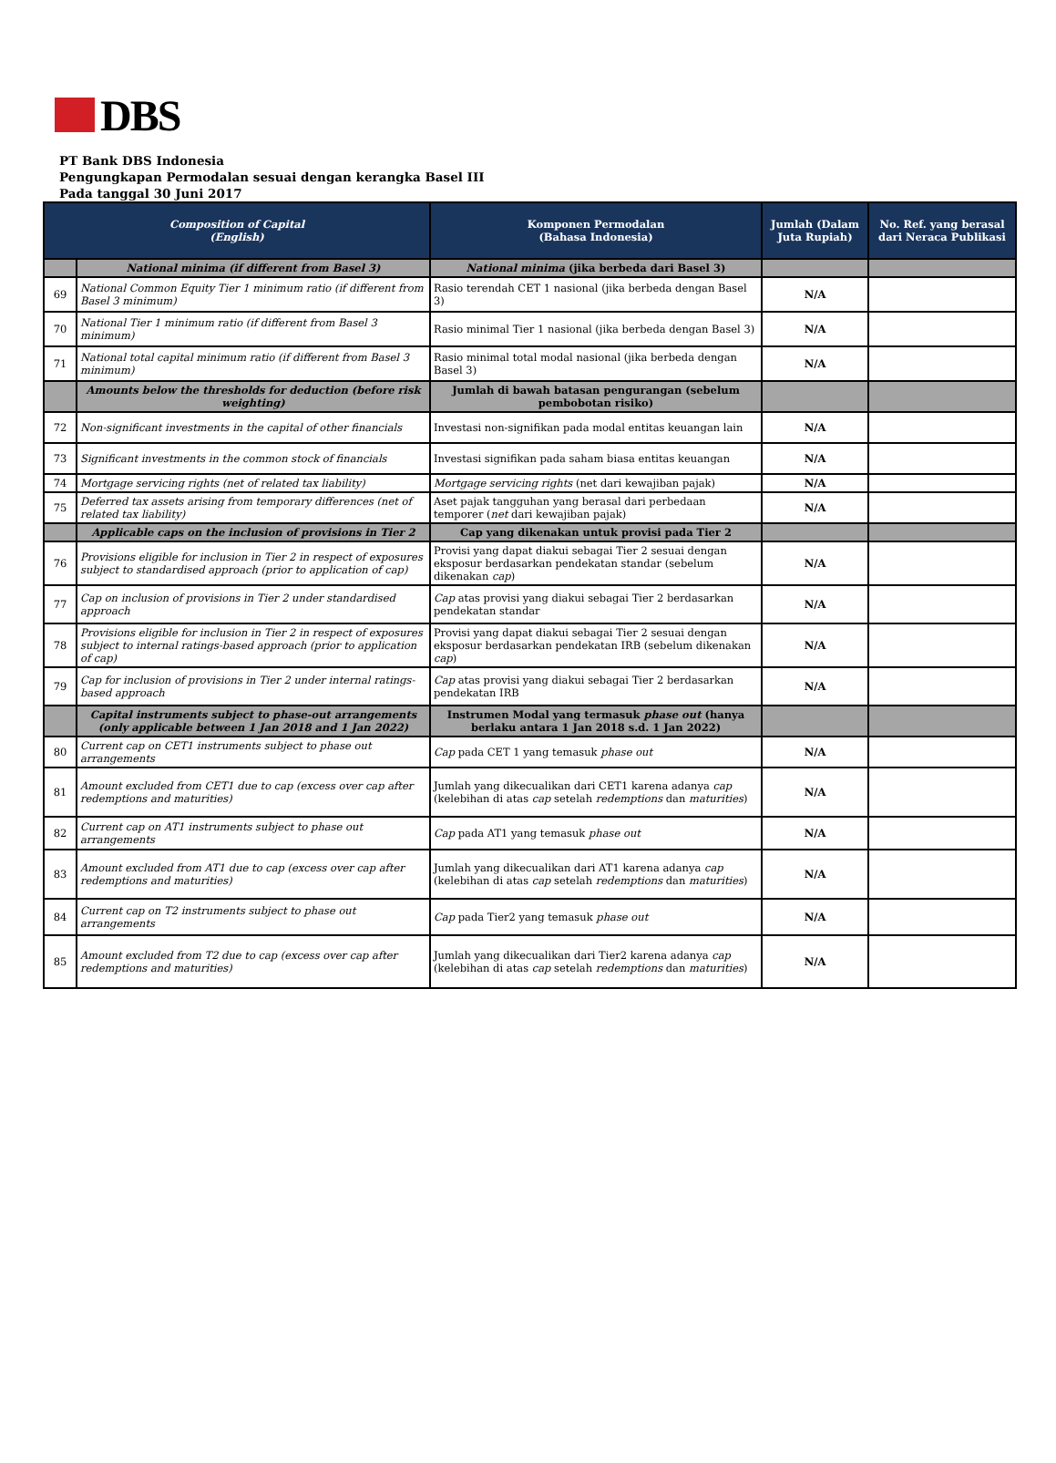DBS
PT Bank DBS Indonesia
Pengungkapan Permodalan sesuai dengan kerangka Basel III
Pada tanggal 30 Juni 2017
| Composition of Capital (English) | | Komponen Permodalan (Bahasa Indonesia) | Jumlah (Dalam Juta Rupiah) | No. Ref. yang berasal dari Neraca Publikasi |
| --- | --- | --- | --- | --- |
| | National minima (if different from Basel 3) | National minima (jika berbeda dari Basel 3) | | |
| 69 | National Common Equity Tier 1 minimum ratio (if different from Basel 3 minimum) | Rasio terendah CET 1 nasional (jika berbeda dengan Basel 3) | N/A | |
| 70 | National Tier 1 minimum ratio (if different from Basel 3 minimum) | Rasio minimal Tier 1 nasional (jika berbeda dengan Basel 3) | N/A | |
| 71 | National total capital minimum ratio (if different from Basel 3 minimum) | Rasio minimal total modal nasional (jika berbeda dengan Basel 3) | N/A | |
| | Amounts below the thresholds for deduction (before risk weighting) | Jumlah di bawah batasan pengurangan (sebelum pembobotan risiko) | | |
| 72 | Non-significant investments in the capital of other financials | Investasi non-signifikan pada modal entitas keuangan lain | N/A | |
| 73 | Significant investments in the common stock of financials | Investasi signifikan pada saham biasa entitas keuangan | N/A | |
| 74 | Mortgage servicing rights (net of related tax liability) | Mortgage servicing rights (net dari kewajiban pajak) | N/A | |
| 75 | Deferred tax assets arising from temporary differences (net of related tax liability) | Aset pajak tangguhan yang berasal dari perbedaan temporer ( net dari kewajiban pajak) | N/A | |
| | Applicable caps on the inclusion of provisions in Tier 2 | Cap yang dikenakan untuk provisi pada Tier 2 | | |
| 76 | Provisions eligible for inclusion in Tier 2 in respect of exposures subject to standardised approach (prior to application of cap) | Provisi yang dapat diakui sebagai Tier 2 sesuai dengan eksposur berdasarkan pendekatan standar (sebelum dikenakan cap ) | N/A | |
| 77 | Cap on inclusion of provisions in Tier 2 under standardised approach | Cap atas provisi yang diakui sebagai Tier 2 berdasarkan pendekatan standar | N/A | |
| 78 | Provisions eligible for inclusion in Tier 2 in respect of exposures subject to internal ratings-based approach (prior to application of cap) | Provisi yang dapat diakui sebagai Tier 2 sesuai dengan eksposur berdasarkan pendekatan IRB (sebelum dikenakan cap ) | N/A | |
| 79 | Cap for inclusion of provisions in Tier 2 under internal ratings-based approach | Cap atas provisi yang diakui sebagai Tier 2 berdasarkan pendekatan IRB | N/A | |
| | Capital instruments subject to phase-out arrangements (only applicable between 1 Jan 2018 and 1 Jan 2022) | Instrumen Modal yang termasuk phase out (hanya berlaku antara 1 Jan 2018 s.d. 1 Jan 2022) | | |
| 80 | Current cap on CET1 instruments subject to phase out arrangements | Cap pada CET 1 yang temasuk phase out | N/A | |
| 81 | Amount excluded from CET1 due to cap (excess over cap after redemptions and maturities) | Jumlah yang dikecualikan dari CET1 karena adanya cap (kelebihan di atas cap setelah redemptions dan maturities ) | N/A | |
| 82 | Current cap on AT1 instruments subject to phase out arrangements | Cap pada AT1 yang temasuk phase out | N/A | |
| 83 | Amount excluded from AT1 due to cap (excess over cap after redemptions and maturities) | Jumlah yang dikecualikan dari AT1 karena adanya cap (kelebihan di atas cap setelah redemptions dan maturities ) | N/A | |
| 84 | Current cap on T2 instruments subject to phase out arrangements | Cap pada Tier2 yang temasuk phase out | N/A | |
| 85 | Amount excluded from T2 due to cap (excess over cap after redemptions and maturities) | Jumlah yang dikecualikan dari Tier2 karena adanya cap (kelebihan di atas cap setelah redemptions dan maturities ) | N/A | |